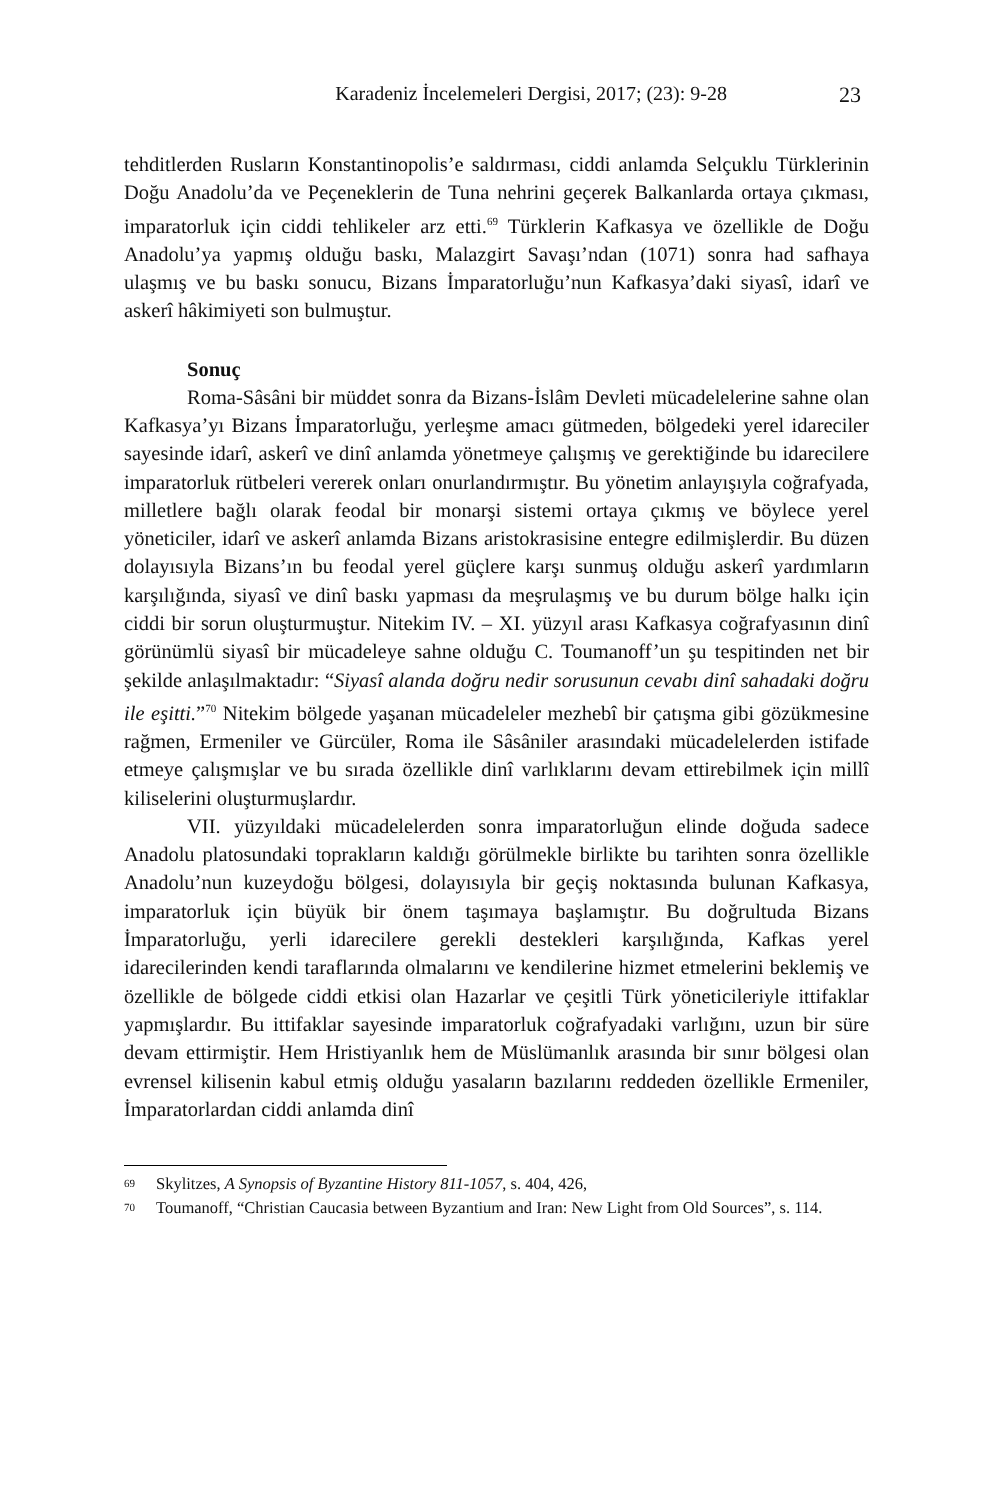Karadeniz İncelemeleri Dergisi, 2017; (23): 9-28 23
tehditlerden Rusların Konstantinopolis’e saldırması, ciddi anlamda Selçuklu Türklerinin Doğu Anadolu’da ve Peçeneklerin de Tuna nehrini geçerek Balkanlarda ortaya çıkması, imparatorluk için ciddi tehlikeler arz etti.<sup>69</sup> Türklerin Kafkasya ve özellikle de Doğu Anadolu’ya yapmış olduğu baskı, Malazgirt Savaşı’ndan (1071) sonra had safhaya ulaşmış ve bu baskı sonucu, Bizans İmparatorluğu’nun Kafkasya’daki siyasî, idarî ve askerî hâkimiyeti son bulmuştur.
Sonuç
Roma-Sâsâni bir müddet sonra da Bizans-İslâm Devleti mücadelelerine sahne olan Kafkasya’yı Bizans İmparatorluğu, yerleşme amacı gütmeden, bölgedeki yerel idareciler sayesinde idarî, askerî ve dinî anlamda yönetmeye çalışmış ve gerektiğinde bu idarecilere imparatorluk rütbeleri vererek onları onurlandırmıştır. Bu yönetim anlayışıyla coğrafyada, milletlere bağlı olarak feodal bir monarşi sistemi ortaya çıkmış ve böylece yerel yöneticiler, idarî ve askerî anlamda Bizans aristokrasisine entegre edilmişlerdir. Bu düzen dolayısıyla Bizans’ın bu feodal yerel güçlere karşı sunmuş olduğu askerî yardımların karşılığında, siyasî ve dinî baskı yapması da meşrulaşmış ve bu durum bölge halkı için ciddi bir sorun oluşturmuştur. Nitekim IV. – XI. yüzyıl arası Kafkasya coğrafyasının dinî görünümlü siyasî bir mücadeleye sahne olduğu C. Toumanoff’un şu tespitinden net bir şekilde anlaşılmaktadır: “Siyasî alanda doğru nedir sorusunun cevabı dinî sahadaki doğru ile eşitti.”<sup>70</sup> Nitekim bölgede yaşanan mücadeleler mezhebî bir çatışma gibi gözükmesine rağmen, Ermeniler ve Gürcüler, Roma ile Sâsâniler arasındaki mücadelelerden istifade etmeye çalışmışlar ve bu sırada özellikle dinî varlıklarını devam ettirebilmek için millî kiliselerini oluşturmuşlardır.
VII. yüzyıldaki mücadelelerden sonra imparatorluğun elinde doğuda sadece Anadolu platosundaki toprakların kaldığı görülmekle birlikte bu tarihten sonra özellikle Anadolu’nun kuzeydoğu bölgesi, dolayısıyla bir geçiş noktasında bulunan Kafkasya, imparatorluk için büyük bir önem taşımaya başlamıştır. Bu doğrultuda Bizans İmparatorluğu, yerli idarecilere gerekli destekleri karşılığında, Kafkas yerel idarecilerinden kendi taraflarında olmalarını ve kendilerine hizmet etmelerini beklemiş ve özellikle de bölgede ciddi etkisi olan Hazarlar ve çeşitli Türk yöneticileriyle ittifaklar yapmışlardır. Bu ittifaklar sayesinde imparatorluk coğrafyadaki varlığını, uzun bir süre devam ettirmiştir. Hem Hristiyanlık hem de Müslümanlık arasında bir sınır bölgesi olan evrensel kilisenin kabul etmiş olduğu yasaların bazılarını reddeden özellikle Ermeniler, İmparatorlardan ciddi anlamda dinî
<sup>69</sup> Skylitzes, A Synopsis of Byzantine History 811-1057, s. 404, 426,
<sup>70</sup> Toumanoff, “Christian Caucasia between Byzantium and Iran: New Light from Old Sources”, s. 114.